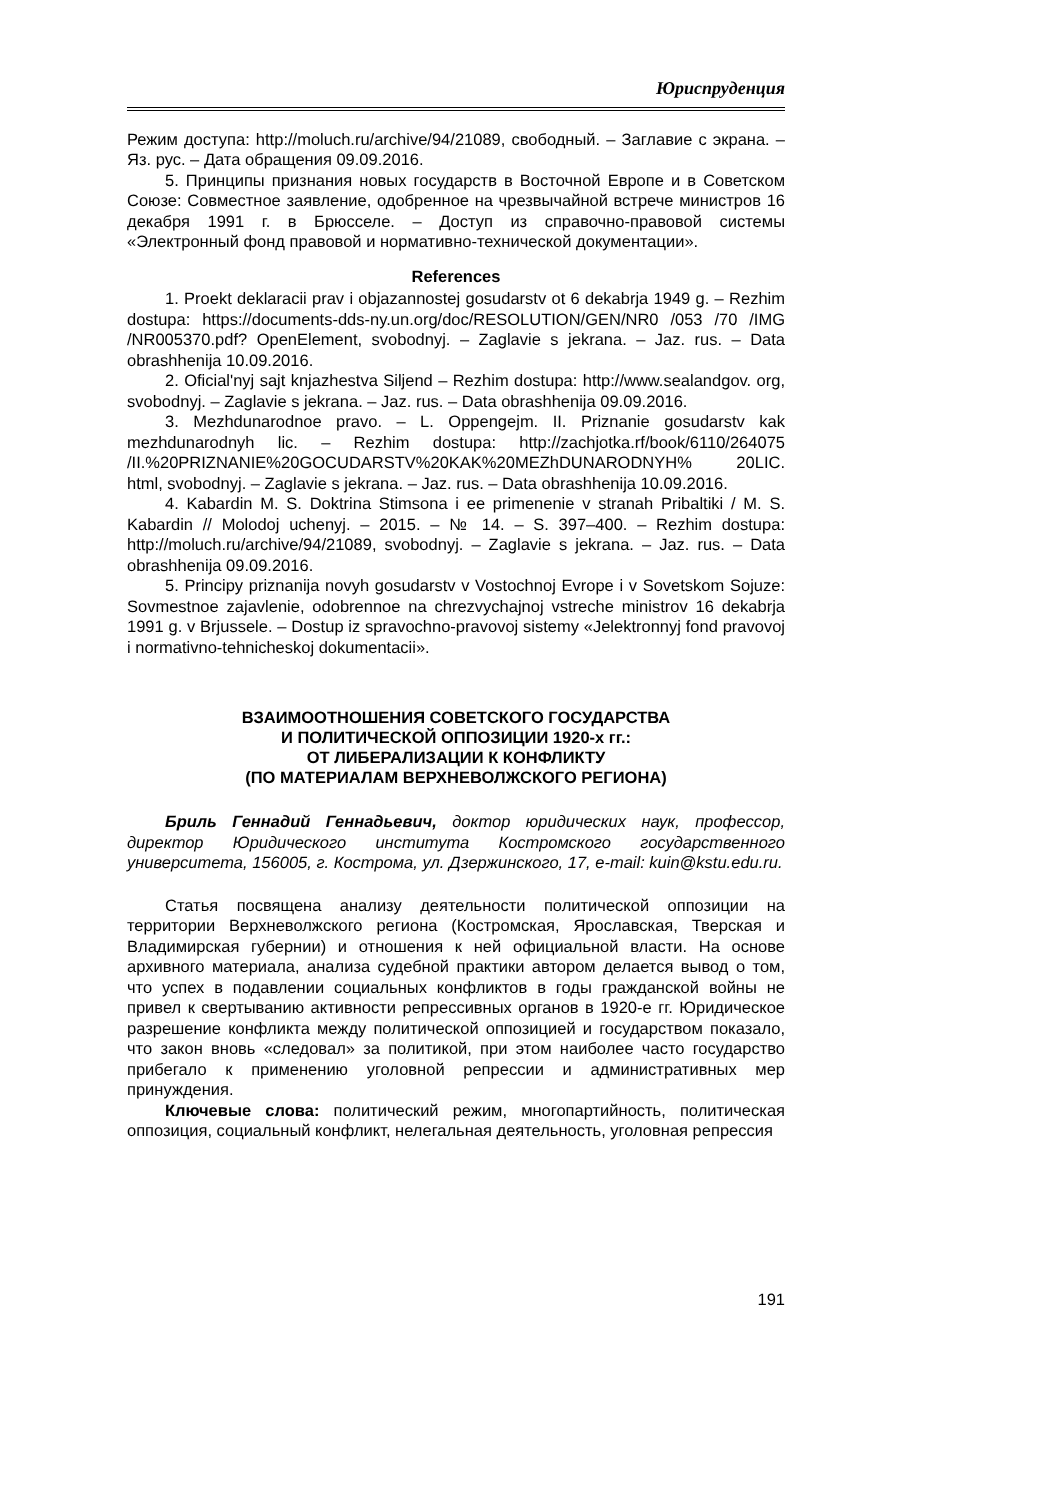Юриспруденция
Режим доступа: http://moluch.ru/archive/94/21089, свободный. – Заглавие с экрана. – Яз. рус. – Дата обращения 09.09.2016.
5. Принципы признания новых государств в Восточной Европе и в Советском Союзе: Совместное заявление, одобренное на чрезвычайной встрече министров 16 декабря 1991 г. в Брюсселе. – Доступ из справочно-правовой системы «Электронный фонд правовой и нормативно-технической документации».
References
1. Proekt deklaracii prav i objazannostej gosudarstv ot 6 dekabrja 1949 g. – Rezhim dostupa: https://documents-dds-ny.un.org/doc/RESOLUTION/GEN/NR0 /053 /70 /IMG /NR005370.pdf? OpenElement, svobodnyj. – Zaglavie s jekrana. – Jaz. rus. – Data obrashhenija 10.09.2016.
2. Oficial'nyj sajt knjazhestva Siljend – Rezhim dostupa: http://www.sealandgov. org, svobodnyj. – Zaglavie s jekrana. – Jaz. rus. – Data obrashhenija 09.09.2016.
3. Mezhdunarodnoe pravo. – L. Oppengejm. II. Priznanie gosudarstv kak mezhdunarodnyh lic. – Rezhim dostupa: http://zachjotka.rf/book/6110/264075 /II.%20PRIZNANIE%20GOCUDARSTV%20KAK%20MEZhDUNARODNYH% 20LIC. html, svobodnyj. – Zaglavie s jekrana. – Jaz. rus. – Data obrashhenija 10.09.2016.
4. Kabardin M. S. Doktrina Stimsona i ee primenenie v stranah Pribaltiki / M. S. Kabardin // Molodoj uchenyj. – 2015. – № 14. – S. 397–400. – Rezhim dostupa: http://moluch.ru/archive/94/21089, svobodnyj. – Zaglavie s jekrana. – Jaz. rus. – Data obrashhenija 09.09.2016.
5. Principy priznanija novyh gosudarstv v Vostochnoj Evrope i v Sovetskom Sojuze: Sovmestnoe zajavlenie, odobrennoe na chrezvychajnoj vstreche ministrov 16 dekabrja 1991 g. v Brjussele. – Dostup iz spravochno-pravovoj sistemy «Jelektronnyj fond pravovoj i normativno-tehnicheskoj dokumentacii».
ВЗАИМООТНОШЕНИЯ СОВЕТСКОГО ГОСУДАРСТВА
И ПОЛИТИЧЕСКОЙ ОППОЗИЦИИ 1920-х гг.:
ОТ ЛИБЕРАЛИЗАЦИИ К КОНФЛИКТУ
(ПО МАТЕРИАЛАМ ВЕРХНЕВОЛЖСКОГО РЕГИОНА)
Бриль Геннадий Геннадьевич, доктор юридических наук, профессор, директор Юридического института Костромского государственного университета, 156005, г. Кострома, ул. Дзержинского, 17, e-mail: kuin@kstu.edu.ru.
Статья посвящена анализу деятельности политической оппозиции на территории Верхневолжского региона (Костромская, Ярославская, Тверская и Владимирская губернии) и отношения к ней официальной власти. На основе архивного материала, анализа судебной практики автором делается вывод о том, что успех в подавлении социальных конфликтов в годы гражданской войны не привел к свертыванию активности репрессивных органов в 1920-е гг. Юридическое разрешение конфликта между политической оппозицией и государством показало, что закон вновь «следовал» за политикой, при этом наиболее часто государство прибегало к применению уголовной репрессии и административных мер принуждения.
Ключевые слова: политический режим, многопартийность, политическая оппозиция, социальный конфликт, нелегальная деятельность, уголовная репрессия
191